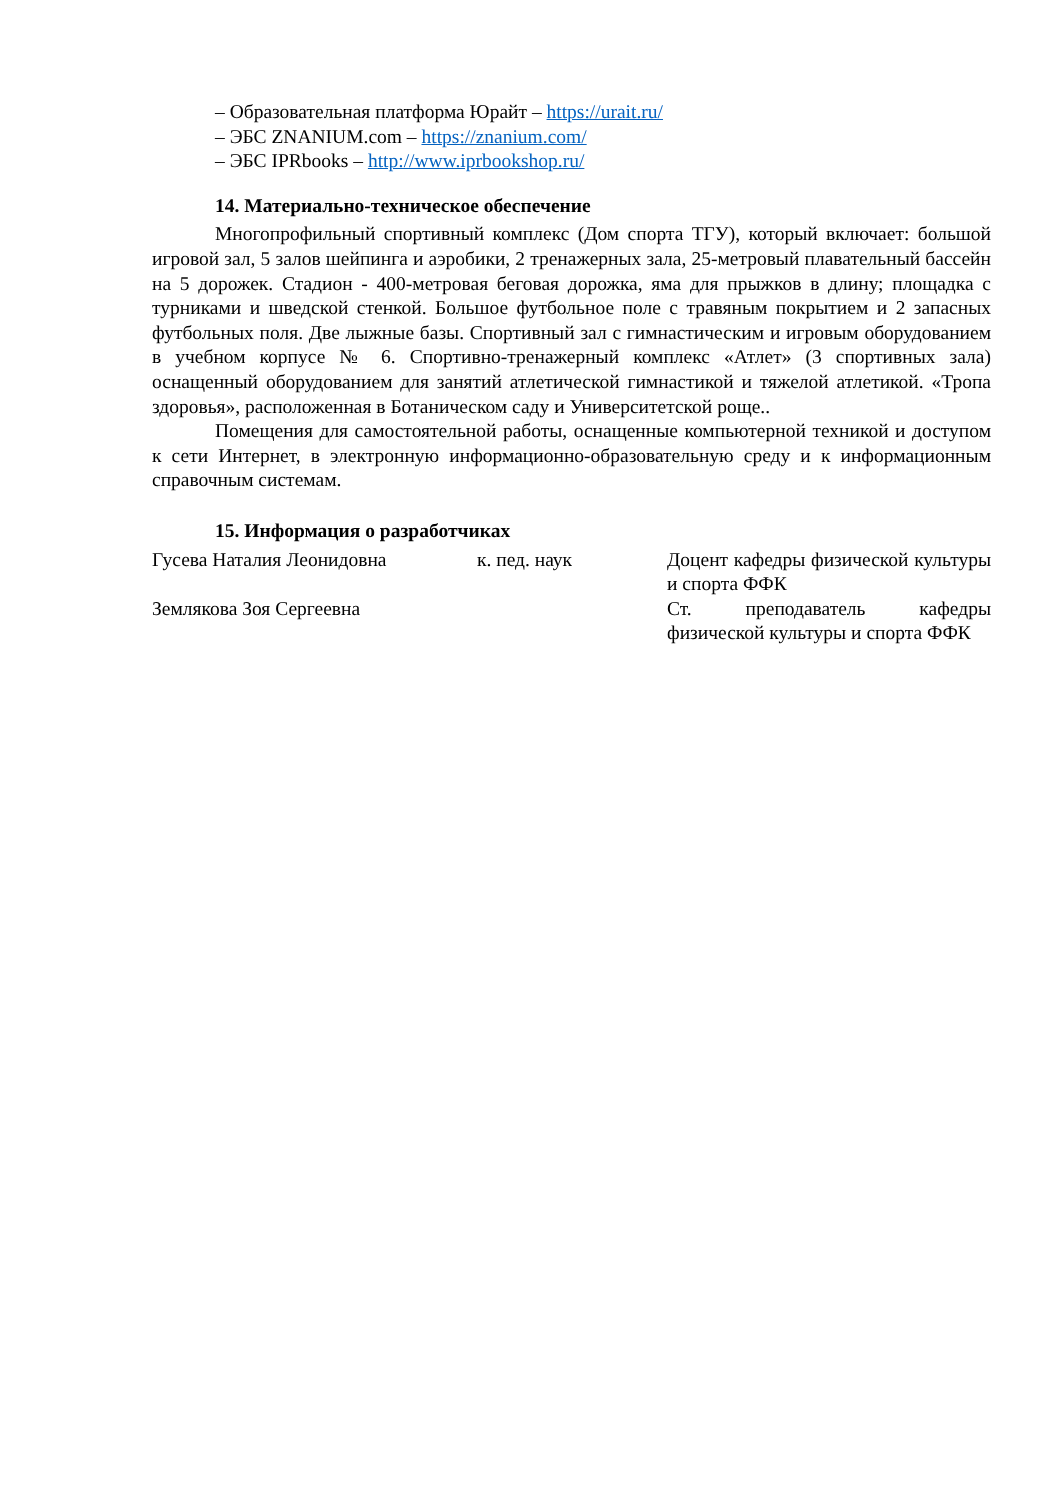– Образовательная платформа Юрайт – https://urait.ru/
– ЭБС ZNANIUM.com – https://znanium.com/
– ЭБС IPRbooks – http://www.iprbookshop.ru/
14. Материально-техническое обеспечение
Многопрофильный спортивный комплекс (Дом спорта ТГУ), который включает: большой игровой зал, 5 залов шейпинга и аэробики, 2 тренажерных зала, 25-метровый плавательный бассейн на 5 дорожек. Стадион - 400-метровая беговая дорожка, яма для прыжков в длину; площадка с турниками и шведской стенкой. Большое футбольное поле с травяным покрытием и 2 запасных футбольных поля. Две лыжные базы. Спортивный зал с гимнастическим и игровым оборудованием в учебном корпусе № 6. Спортивно-тренажерный комплекс «Атлет» (3 спортивных зала) оснащенный оборудованием для занятий атлетической гимнастикой и тяжелой атлетикой. «Тропа здоровья», расположенная в Ботаническом саду и Университетской роще..
Помещения для самостоятельной работы, оснащенные компьютерной техникой и доступом к сети Интернет, в электронную информационно-образовательную среду и к информационным справочным системам.
15. Информация о разработчиках
| Гусева Наталия Леонидовна | к. пед. наук | Доцент кафедры физической культуры и спорта ФФК |
| Землякова Зоя Сергеевна | | Ст. преподаватель кафедры физической культуры и спорта ФФК |